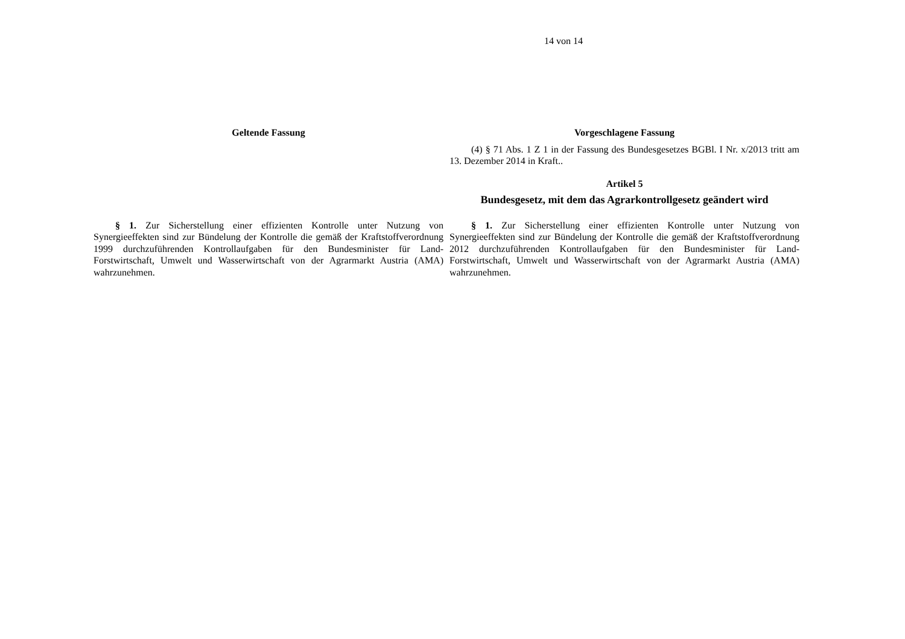14 von 14
| Geltende Fassung | Vorgeschlagene Fassung |
| --- | --- |
| | (4) § 71 Abs. 1 Z 1 in der Fassung des Bundesgesetzes BGBl. I Nr. x/2013 tritt am 13. Dezember 2014 in Kraft.. Artikel 5 Bundesgesetz, mit dem das Agrarkontrollgesetz geändert wird |
| § 1. Zur Sicherstellung einer effizienten Kontrolle unter Nutzung von Synergieeffekten sind zur Bündelung der Kontrolle die gemäß der Kraftstoffverordnung 1999 durchzuführenden Kontrollaufgaben für den Bundesminister für Land- Forstwirtschaft, Umwelt und Wasserwirtschaft von der Agrarmarkt Austria (AMA) wahrzunehmen. | § 1. Zur Sicherstellung einer effizienten Kontrolle unter Nutzung von Synergieeffekten sind zur Bündelung der Kontrolle die gemäß der Kraftstoffverordnung 2012 durchzuführenden Kontrollaufgaben für den Bundesminister für Land- Forstwirtschaft, Umwelt und Wasserwirtschaft von der Agrarmarkt Austria (AMA) wahrzunehmen. |